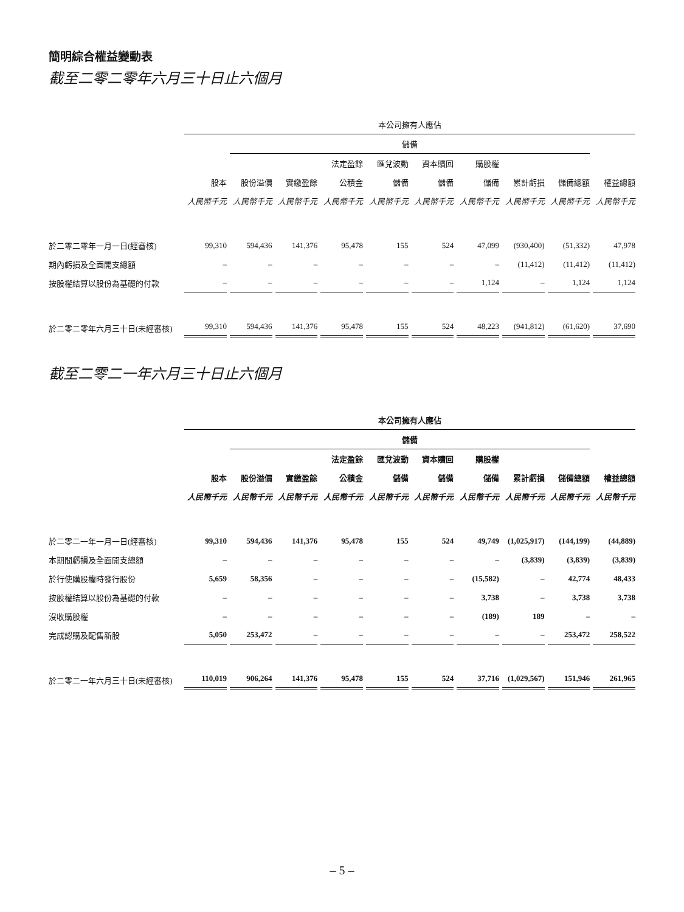簡明綜合權益變動表
截至二零二零年六月三十日止六個月
| | 本公司擁有人應佔 | | | | | | | | | |
| | | 儲備 | | | | | | | | |
| | | | | 法定盈餘 | 匯兌波動 | 資本贖回 | 購股權 | | | |
| | 股本 | 股份溢價 | 實繳盈餘 | 公積金 | 儲備 | 儲備 | 儲備 | 累計虧損 | 儲備總額 | 權益總額 |
| | 人民幣千元 | 人民幣千元 | 人民幣千元 | 人民幣千元 | 人民幣千元 | 人民幣千元 | 人民幣千元 | 人民幣千元 | 人民幣千元 | 人民幣千元 |
| 於二零二零年一月一日(經審核) | 99,310 | 594,436 | 141,376 | 95,478 | 155 | 524 | 47,099 | (930,400) | (51,332) | 47,978 |
| 期內虧損及全面開支總額 | – | – | – | – | – | – | – | (11,412) | (11,412) | (11,412) |
| 按股權結算以股份為基礎的付款 | – | – | – | – | – | – | 1,124 | – | 1,124 | 1,124 |
| 於二零二零年六月三十日(未經審核) | 99,310 | 594,436 | 141,376 | 95,478 | 155 | 524 | 48,223 | (941,812) | (61,620) | 37,690 |
截至二零二一年六月三十日止六個月
| | 本公司擁有人應佔 | | | | | | | | | |
| | | 儲備 | | | | | | | | |
| | | | | 法定盈餘 | 匯兌波動 | 資本贖回 | 購股權 | | | |
| | 股本 | 股份溢價 | 實繳盈餘 | 公積金 | 儲備 | 儲備 | 儲備 | 累計虧損 | 儲備總額 | 權益總額 |
| | 人民幣千元 | 人民幣千元 | 人民幣千元 | 人民幣千元 | 人民幣千元 | 人民幣千元 | 人民幣千元 | 人民幣千元 | 人民幣千元 | 人民幣千元 |
| 於二零二一年一月一日(經審核) | 99,310 | 594,436 | 141,376 | 95,478 | 155 | 524 | 49,749 | (1,025,917) | (144,199) | (44,889) |
| 本期間虧損及全面開支總額 | – | – | – | – | – | – | – | (3,839) | (3,839) | (3,839) |
| 於行使購股權時發行股份 | 5,659 | 58,356 | – | – | – | – | (15,582) | – | 42,774 | 48,433 |
| 按股權結算以股份為基礎的付款 | – | – | – | – | – | – | 3,738 | – | 3,738 | 3,738 |
| 沒收購股權 | – | – | – | – | – | – | (189) | 189 | – | – |
| 完成認購及配售新股 | 5,050 | 253,472 | – | – | – | – | – | – | 253,472 | 258,522 |
| 於二零二一年六月三十日(未經審核) | 110,019 | 906,264 | 141,376 | 95,478 | 155 | 524 | 37,716 | (1,029,567) | 151,946 | 261,965 |
– 5 –